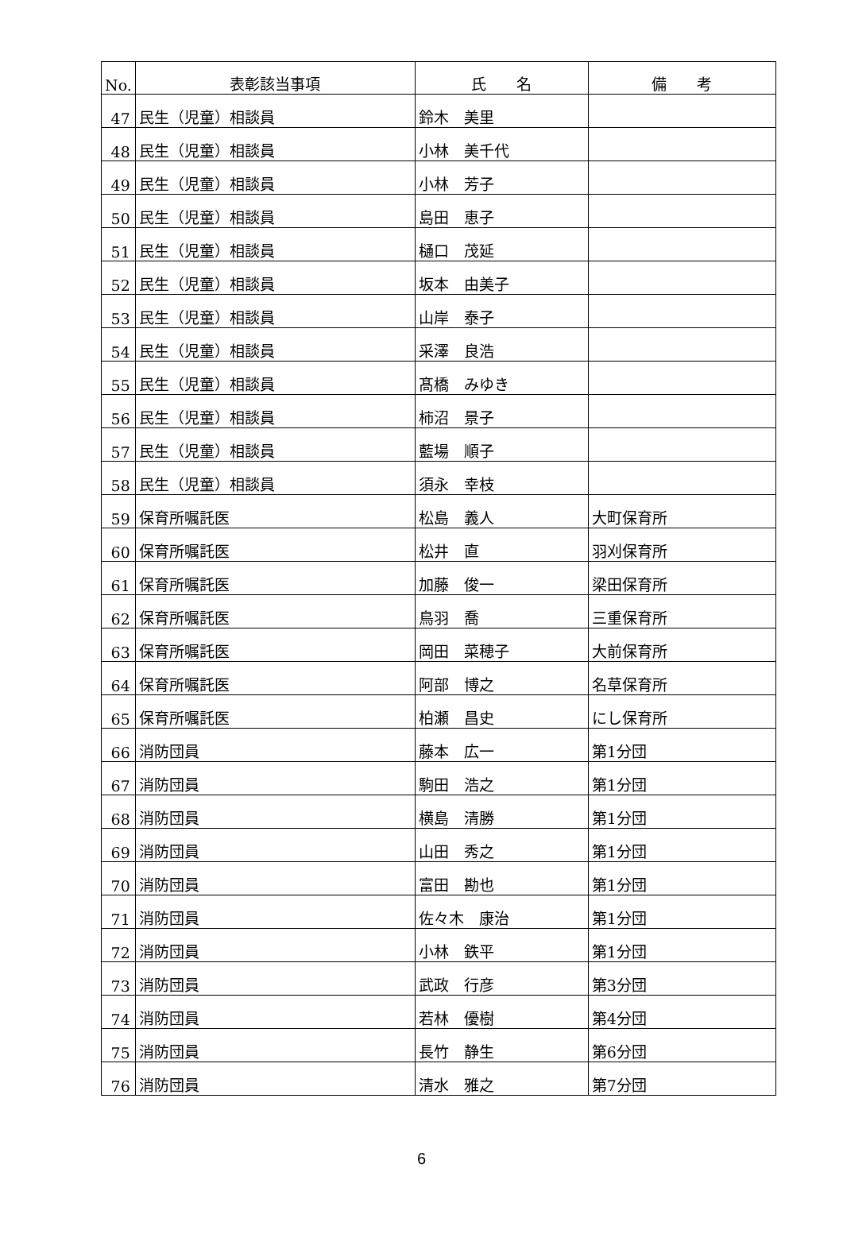| No. | 表彰該当事項 | 氏 名 | 備 考 |
| --- | --- | --- | --- |
| 47 | 民生（児童）相談員 | 鈴木 美里 | |
| 48 | 民生（児童）相談員 | 小林 美千代 | |
| 49 | 民生（児童）相談員 | 小林 芳子 | |
| 50 | 民生（児童）相談員 | 島田 恵子 | |
| 51 | 民生（児童）相談員 | 樋口 茂延 | |
| 52 | 民生（児童）相談員 | 坂本 由美子 | |
| 53 | 民生（児童）相談員 | 山岸 泰子 | |
| 54 | 民生（児童）相談員 | 采澤 良浩 | |
| 55 | 民生（児童）相談員 | 髙橋 みゆき | |
| 56 | 民生（児童）相談員 | 柿沼 景子 | |
| 57 | 民生（児童）相談員 | 藍場 順子 | |
| 58 | 民生（児童）相談員 | 須永 幸枝 | |
| 59 | 保育所嘱託医 | 松島 義人 | 大町保育所 |
| 60 | 保育所嘱託医 | 松井 直 | 羽刈保育所 |
| 61 | 保育所嘱託医 | 加藤 俊一 | 梁田保育所 |
| 62 | 保育所嘱託医 | 鳥羽 喬 | 三重保育所 |
| 63 | 保育所嘱託医 | 岡田 菜穂子 | 大前保育所 |
| 64 | 保育所嘱託医 | 阿部 博之 | 名草保育所 |
| 65 | 保育所嘱託医 | 柏瀬 昌史 | にし保育所 |
| 66 | 消防団員 | 藤本 広一 | 第1分団 |
| 67 | 消防団員 | 駒田 浩之 | 第1分団 |
| 68 | 消防団員 | 横島 清勝 | 第1分団 |
| 69 | 消防団員 | 山田 秀之 | 第1分団 |
| 70 | 消防団員 | 富田 勘也 | 第1分団 |
| 71 | 消防団員 | 佐々木 康治 | 第1分団 |
| 72 | 消防団員 | 小林 鉄平 | 第1分団 |
| 73 | 消防団員 | 武政 行彦 | 第3分団 |
| 74 | 消防団員 | 若林 優樹 | 第4分団 |
| 75 | 消防団員 | 長竹 静生 | 第6分団 |
| 76 | 消防団員 | 清水 雅之 | 第7分団 |
6